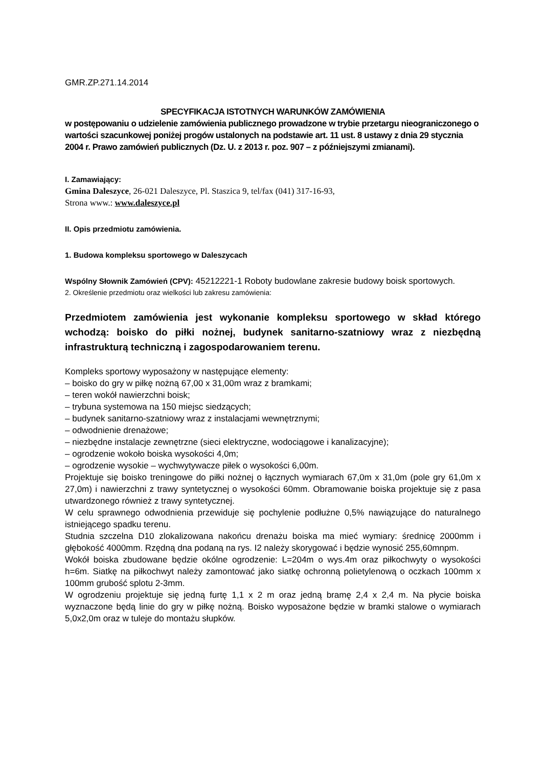GMR.ZP.271.14.2014
SPECYFIKACJA ISTOTNYCH WARUNKÓW ZAMÓWIENIA
w postępowaniu o udzielenie zamówienia publicznego prowadzone w trybie przetargu nieograniczonego o wartości szacunkowej poniżej progów ustalonych na podstawie art. 11 ust. 8 ustawy z dnia 29 stycznia 2004 r. Prawo zamówień publicznych (Dz. U. z 2013 r. poz. 907 – z późniejszymi zmianami).
I. Zamawiający:
Gmina Daleszyce, 26-021 Daleszyce, Pl. Staszica 9, tel/fax (041) 317-16-93,
Strona www.: www.daleszyce.pl
II. Opis przedmiotu zamówienia.
1. Budowa kompleksu sportowego w Daleszycach
Wspólny Słownik Zamówień (CPV): 45212221-1 Roboty budowlane zakresie budowy boisk sportowych.
2. Określenie przedmiotu oraz wielkości lub zakresu zamówienia:
Przedmiotem zamówienia jest wykonanie kompleksu sportowego w skład którego wchodzą: boisko do piłki nożnej, budynek sanitarno-szatniowy wraz z niezbędną infrastrukturą techniczną i zagospodarowaniem terenu.
Kompleks sportowy wyposażony w następujące elementy:
– boisko do gry w piłkę nożną 67,00 x 31,00m wraz z bramkami;
– teren wokół nawierzchni boisk;
– trybuna systemowa na 150 miejsc siedzących;
– budynek sanitarno-szatniowy wraz z instalacjami wewnętrznymi;
– odwodnienie drenażowe;
– niezbędne instalacje zewnętrzne (sieci elektryczne, wodociągowe i kanalizacyjne);
– ogrodzenie wokoło boiska wysokości 4,0m;
– ogrodzenie wysokie – wychwytywacze piłek o wysokości 6,00m.
Projektuje się boisko treningowe do piłki nożnej o łącznych wymiarach 67,0m x 31,0m (pole gry 61,0m x 27,0m) i nawierzchni z trawy syntetycznej o wysokości 60mm. Obramowanie boiska projektuje się z pasa utwardzonego również z trawy syntetycznej.
W celu sprawnego odwodnienia przewiduje się pochylenie podłużne 0,5% nawiązujące do naturalnego istniejącego spadku terenu.
Studnia szczelna D10 zlokalizowana nakońcu drenażu boiska ma mieć wymiary: średnicę 2000mm i głębokość 4000mm. Rzędną dna podaną na rys. I2 należy skorygować i będzie wynosić 255,60mnpm.
Wokół boiska zbudowane będzie okólne ogrodzenie: L=204m o wys.4m oraz piłkochwyty o wysokości h=6m. Siatkę na piłkochwyt należy zamontować jako siatkę ochronną polietylenową o oczkach 100mm x 100mm grubość splotu 2-3mm.
W ogrodzeniu projektuje się jedną furtę 1,1 x 2 m oraz jedną bramę 2,4 x 2,4 m. Na płycie boiska wyznaczone będą linie do gry w piłkę nożną. Boisko wyposażone będzie w bramki stalowe o wymiarach 5,0x2,0m oraz w tuleje do montażu słupków.